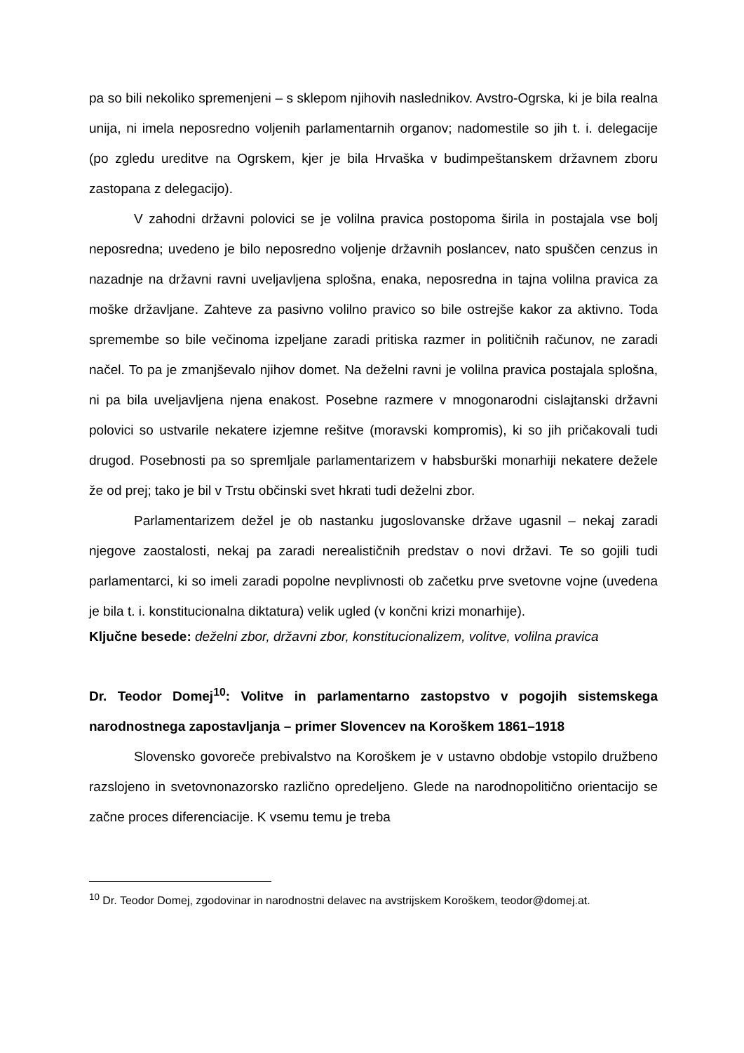pa so bili nekoliko spremenjeni – s sklepom njihovih naslednikov. Avstro-Ogrska, ki je bila realna unija, ni imela neposredno voljenih parlamentarnih organov; nadomestile so jih t. i. delegacije (po zgledu ureditve na Ogrskem, kjer je bila Hrvaška v budimpeštanskem državnem zboru zastopana z delegacijo).
V zahodni državni polovici se je volilna pravica postopoma širila in postajala vse bolj neposredna; uvedeno je bilo neposredno voljenje državnih poslancev, nato spuščen cenzus in nazadnje na državni ravni uveljavljena splošna, enaka, neposredna in tajna volilna pravica za moške državljane. Zahteve za pasivno volilno pravico so bile ostrejše kakor za aktivno. Toda spremembe so bile večinoma izpeljane zaradi pritiska razmer in političnih računov, ne zaradi načel. To pa je zmanjševalo njihov domet. Na deželni ravni je volilna pravica postajala splošna, ni pa bila uveljavljena njena enakost. Posebne razmere v mnogonarodni cislajtanski državni polovici so ustvarile nekatere izjemne rešitve (moravski kompromis), ki so jih pričakovali tudi drugod. Posebnosti pa so spremljale parlamentarizem v habsburški monarhiji nekatere dežele že od prej; tako je bil v Trstu občinski svet hkrati tudi deželni zbor.
Parlamentarizem dežel je ob nastanku jugoslovanske države ugasnil – nekaj zaradi njegove zaostalosti, nekaj pa zaradi nerealističnih predstav o novi državi. Te so gojili tudi parlamentarci, ki so imeli zaradi popolne nevplivnosti ob začetku prve svetovne vojne (uvedena je bila t. i. konstitucionalna diktatura) velik ugled (v končni krizi monarhije).
Ključne besede: deželni zbor, državni zbor, konstitucionalizem, volitve, volilna pravica
Dr. Teodor Domej<sup>10</sup>: Volitve in parlamentarno zastopstvo v pogojih sistemskega narodnostnega zapostavljanja – primer Slovencev na Koroškem 1861–1918
Slovensko govoreče prebivalstvo na Koroškem je v ustavno obdobje vstopilo družbeno razslojeno in svetovnonazorsko različno opredeljeno. Glede na narodnopolitično orientacijo se začne proces diferenciacije. K vsemu temu je treba
<sup>10</sup> Dr. Teodor Domej, zgodovinar in narodnostni delavec na avstrijskem Koroškem, teodor@domej.at.